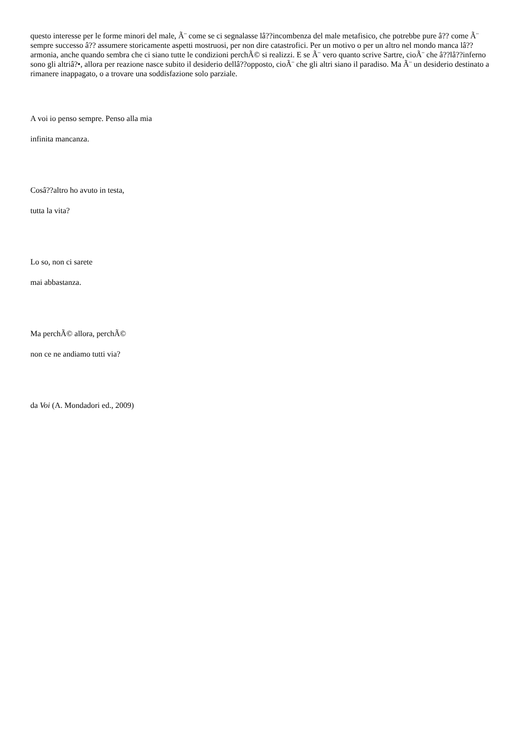questo interesse per le forme minori del male, Ã¨ come se ci segnalasse lâ??incombenza del male metafisico, che potrebbe pure â?? come Ã¨ sempre successo â?? assumere storicamente aspetti mostruosi, per non dire catastrofici. Per un motivo o per un altro nel mondo manca lâ??armonia, anche quando sembra che ci siano tutte le condizioni perchÃ© si realizzi. E se Ã¨ vero quanto scrive Sartre, cioÃ¨ che â??lâ??inferno sono gli altriâ?•, allora per reazione nasce subito il desiderio dellâ??opposto, cioÃ¨ che gli altri siano il paradiso. Ma Ã¨ un desiderio destinato a rimanere inappagato, o a trovare una soddisfazione solo parziale.
A voi io penso sempre. Penso alla mia
infinita mancanza.
Cosâ??altro ho avuto in testa,
tutta la vita?
Lo so, non ci sarete
mai abbastanza.
Ma perchÃ© allora, perchÃ©
non ce ne andiamo tutti via?
da Voi (A. Mondadori ed., 2009)